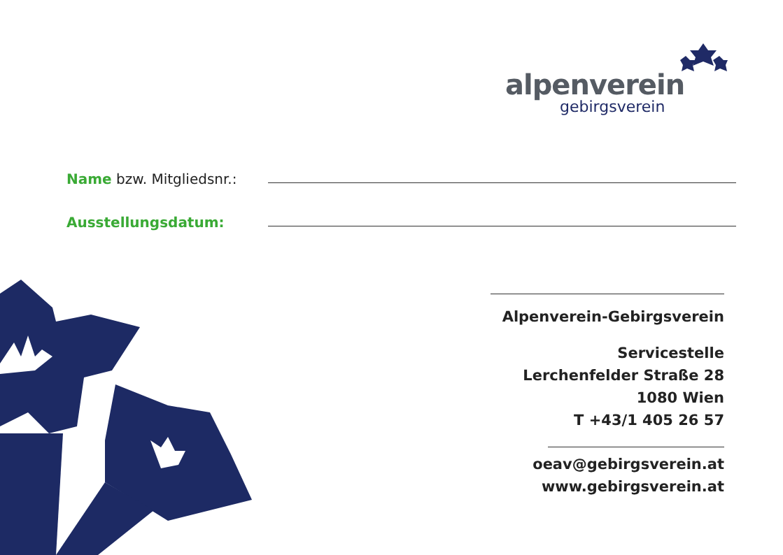alpenverein
gebirgsverein
Name bzw. Mitgliedsnr.:
Ausstellungsdatum:
Alpenverein-Gebirgsverein
Servicestelle
Lerchenfelder Straße 28
1080 Wien
T +43/1 405 26 57
oeav@gebirgsverein.at
www.gebirgsverein.at